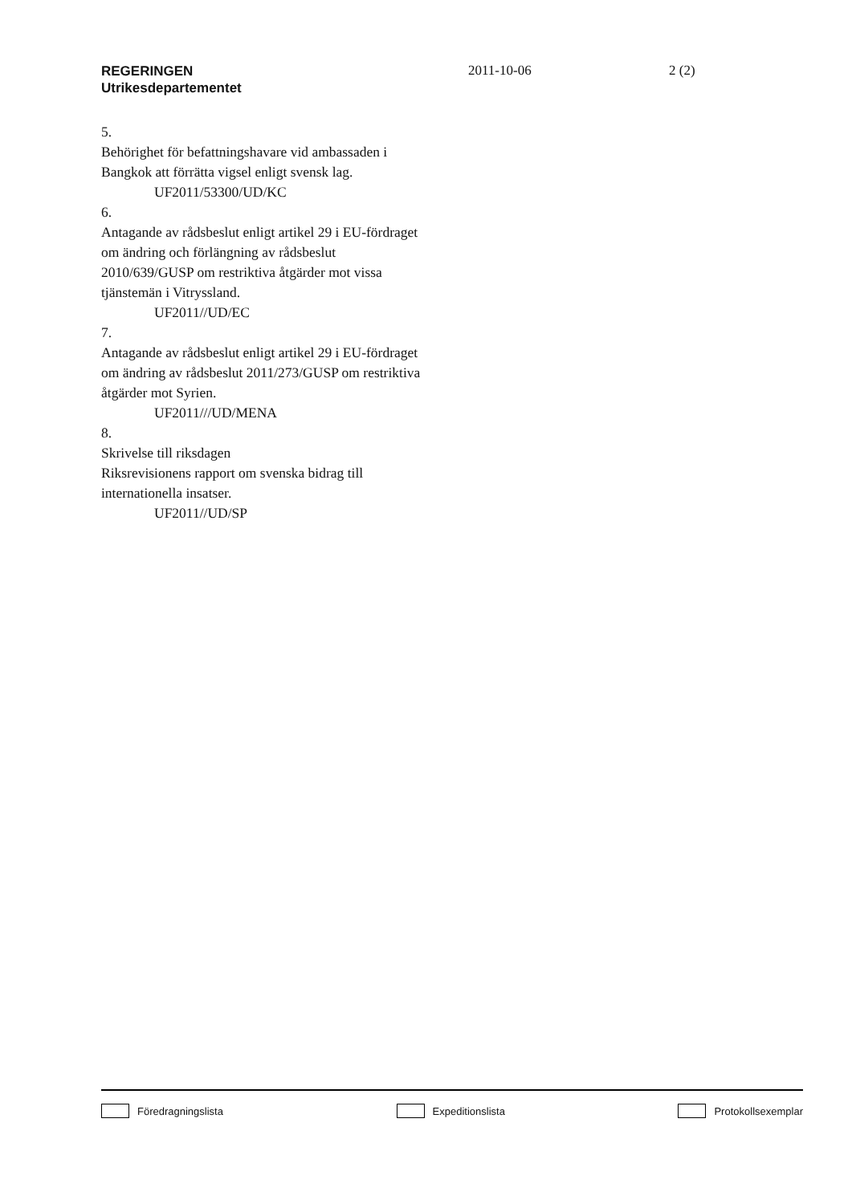REGERINGEN
Utrikesdepartementet
2011-10-06 2 (2)
5.
Behörighet för befattningshavare vid ambassaden i Bangkok att förrätta vigsel enligt svensk lag.
UF2011/53300/UD/KC
6.
Antagande av rådsbeslut enligt artikel 29 i EU-fördraget om ändring och förlängning av rådsbeslut 2010/639/GUSP om restriktiva åtgärder mot vissa tjänstemän i Vitryssland.
UF2011//UD/EC
7.
Antagande av rådsbeslut enligt artikel 29 i EU-fördraget om ändring av rådsbeslut 2011/273/GUSP om restriktiva åtgärder mot Syrien.
UF2011///UD/MENA
8.
Skrivelse till riksdagen
Riksrevisionens rapport om svenska bidrag till internationella insatser.
UF2011//UD/SP
Föredragningslista Expeditionslista Protokollsexemplar